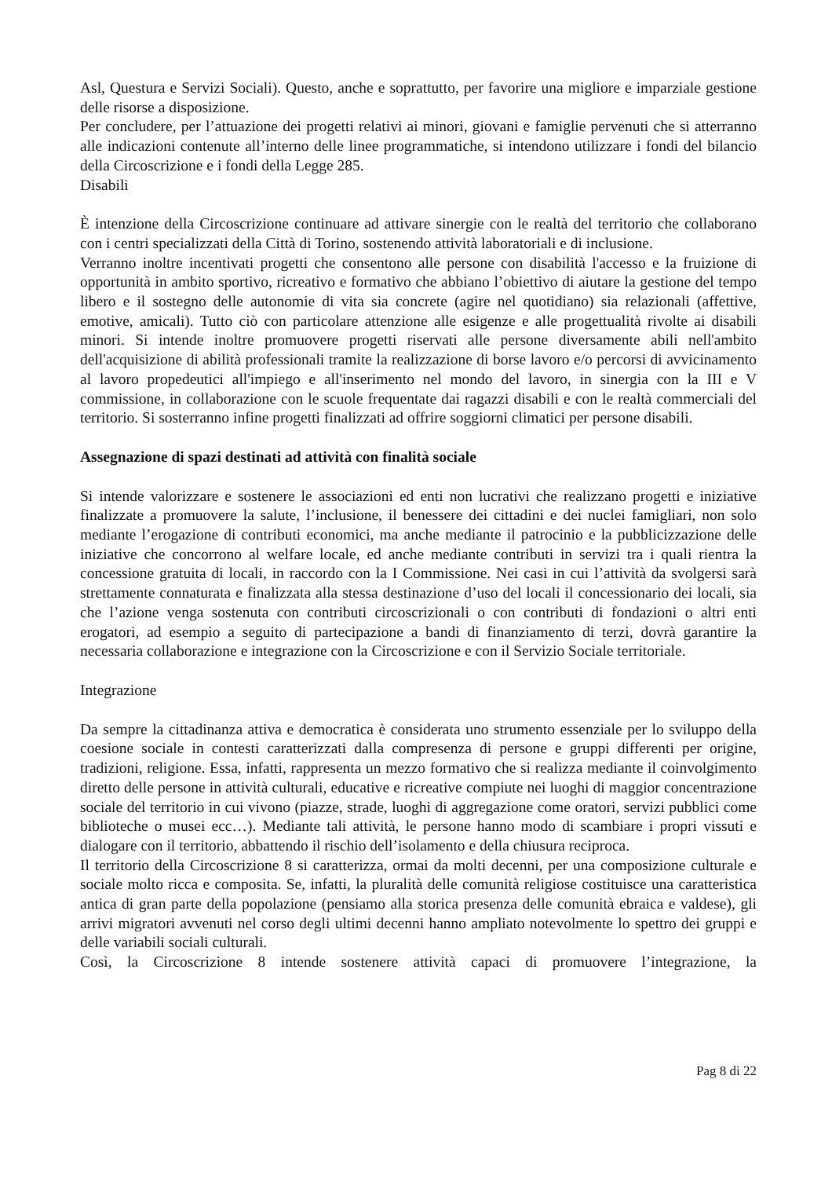Asl, Questura e Servizi Sociali). Questo, anche e soprattutto, per favorire una migliore e imparziale gestione delle risorse a disposizione.
Per concludere, per l’attuazione dei progetti relativi ai minori, giovani e famiglie pervenuti che si atterranno alle indicazioni contenute all’interno delle linee programmatiche, si intendono utilizzare i fondi del bilancio della Circoscrizione e i fondi della Legge 285.
Disabili
È intenzione della Circoscrizione continuare ad attivare sinergie con le realtà del territorio che collaborano con i centri specializzati della Città di Torino, sostenendo attività laboratoriali e di inclusione.
Verranno inoltre incentivati progetti che consentono alle persone con disabilità l'accesso e la fruizione di opportunità in ambito sportivo, ricreativo e formativo che abbiano l’obiettivo di aiutare la gestione del tempo libero e il sostegno delle autonomie di vita sia concrete (agire nel quotidiano) sia relazionali (affettive, emotive, amicali). Tutto ciò con particolare attenzione alle esigenze e alle progettualità rivolte ai disabili minori. Si intende inoltre promuovere progetti riservati alle persone diversamente abili nell'ambito dell'acquisizione di abilità professionali tramite la realizzazione di borse lavoro e/o percorsi di avvicinamento al lavoro propedeutici all'impiego e all'inserimento nel mondo del lavoro, in sinergia con la III e V commissione, in collaborazione con le scuole frequentate dai ragazzi disabili e con le realtà commerciali del territorio. Si sosterranno infine progetti finalizzati ad offrire soggiorni climatici per persone disabili.
Assegnazione di spazi destinati ad attività con finalità sociale
Si intende valorizzare e sostenere le associazioni ed enti non lucrativi che realizzano progetti e iniziative finalizzate a promuovere la salute, l’inclusione, il benessere dei cittadini e dei nuclei famigliari, non solo mediante l’erogazione di contributi economici, ma anche mediante il patrocinio e la pubblicizzazione delle iniziative che concorrono al welfare locale, ed anche mediante contributi in servizi tra i quali rientra la concessione gratuita di locali, in raccordo con la I Commissione. Nei casi in cui l’attività da svolgersi sarà strettamente connaturata e finalizzata alla stessa destinazione d’uso del locali il concessionario dei locali, sia che l’azione venga sostenuta con contributi circoscrizionali o con contributi di fondazioni o altri enti erogatori, ad esempio a seguito di partecipazione a bandi di finanziamento di terzi, dovrà garantire la necessaria collaborazione e integrazione con la Circoscrizione e con il Servizio Sociale territoriale.
Integrazione
Da sempre la cittadinanza attiva e democratica è considerata uno strumento essenziale per lo sviluppo della coesione sociale in contesti caratterizzati dalla compresenza di persone e gruppi differenti per origine, tradizioni, religione. Essa, infatti, rappresenta un mezzo formativo che si realizza mediante il coinvolgimento diretto delle persone in attività culturali, educative e ricreative compiute nei luoghi di maggior concentrazione sociale del territorio in cui vivono (piazze, strade, luoghi di aggregazione come oratori, servizi pubblici come biblioteche o musei ecc…). Mediante tali attività, le persone hanno modo di scambiare i propri vissuti e dialogare con il territorio, abbattendo il rischio dell’isolamento e della chiusura reciproca.
Il territorio della Circoscrizione 8 si caratterizza, ormai da molti decenni, per una composizione culturale e sociale molto ricca e composita. Se, infatti, la pluralità delle comunità religiose costituisce una caratteristica antica di gran parte della popolazione (pensiamo alla storica presenza delle comunità ebraica e valdese), gli arrivi migratori avvenuti nel corso degli ultimi decenni hanno ampliato notevolmente lo spettro dei gruppi e delle variabili sociali culturali.
Così, la Circoscrizione 8 intende sostenere attività capaci di promuovere l’integrazione, la
Pag 8 di 22